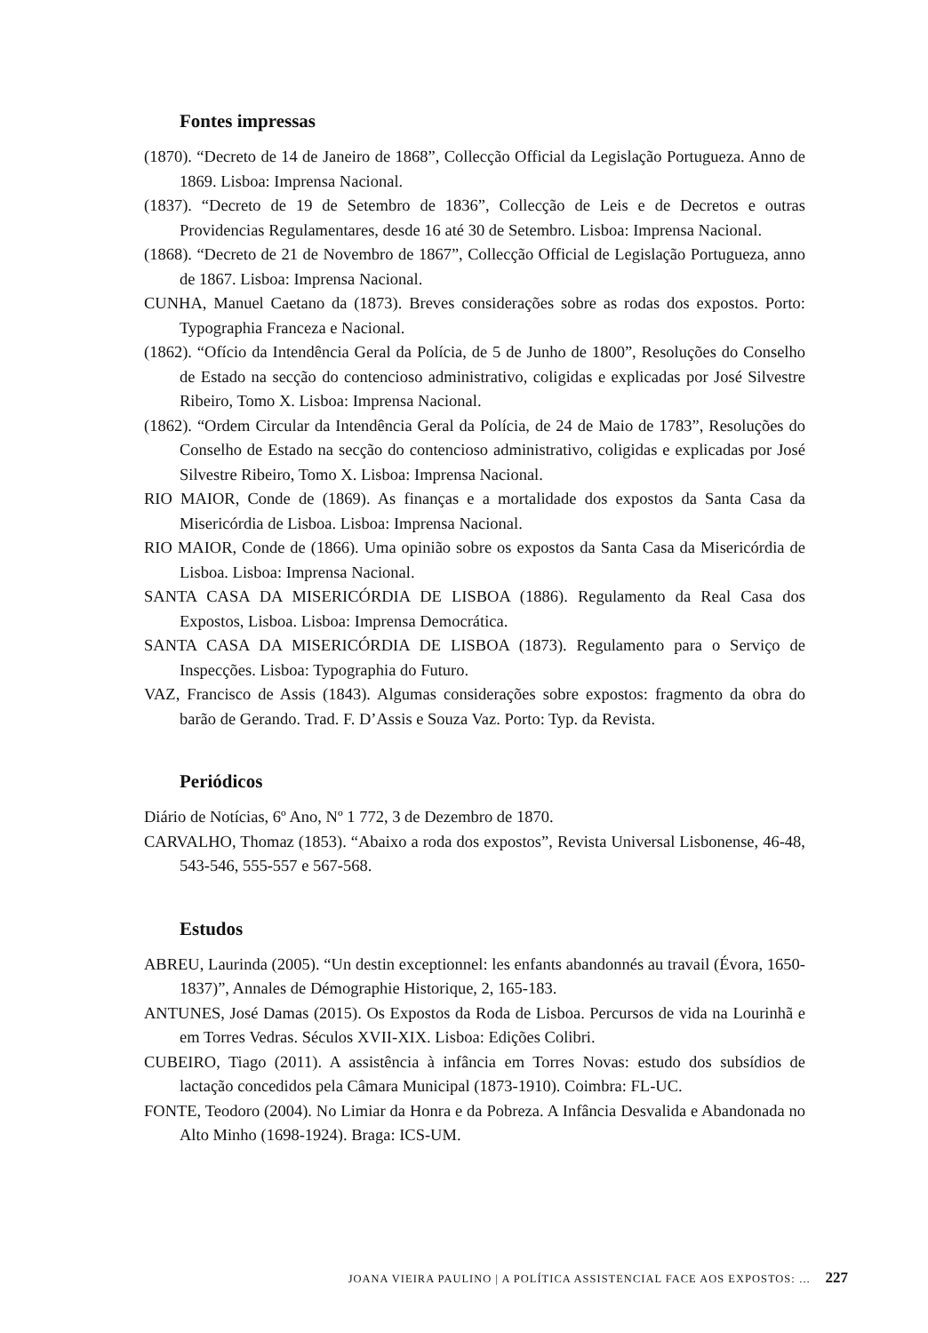Fontes impressas
(1870). “Decreto de 14 de Janeiro de 1868”, Collecção Official da Legislação Portugueza. Anno de 1869. Lisboa: Imprensa Nacional.
(1837). “Decreto de 19 de Setembro de 1836”, Collecção de Leis e de Decretos e outras Providencias Regulamentares, desde 16 até 30 de Setembro. Lisboa: Imprensa Nacional.
(1868). “Decreto de 21 de Novembro de 1867”, Collecção Official de Legislação Portugueza, anno de 1867. Lisboa: Imprensa Nacional.
CUNHA, Manuel Caetano da (1873). Breves considerações sobre as rodas dos expostos. Porto: Typographia Franceza e Nacional.
(1862). “Ofício da Intendência Geral da Polícia, de 5 de Junho de 1800”, Resoluções do Conselho de Estado na secção do contencioso administrativo, coligidas e explicadas por José Silvestre Ribeiro, Tomo X. Lisboa: Imprensa Nacional.
(1862). “Ordem Circular da Intendência Geral da Polícia, de 24 de Maio de 1783”, Resoluções do Conselho de Estado na secção do contencioso administrativo, coligidas e explicadas por José Silvestre Ribeiro, Tomo X. Lisboa: Imprensa Nacional.
RIO MAIOR, Conde de (1869). As finanças e a mortalidade dos expostos da Santa Casa da Misericórdia de Lisboa. Lisboa: Imprensa Nacional.
RIO MAIOR, Conde de (1866). Uma opinião sobre os expostos da Santa Casa da Misericórdia de Lisboa. Lisboa: Imprensa Nacional.
SANTA CASA DA MISERICÓRDIA DE LISBOA (1886). Regulamento da Real Casa dos Expostos, Lisboa. Lisboa: Imprensa Democrática.
SANTA CASA DA MISERICÓRDIA DE LISBOA (1873). Regulamento para o Serviço de Inspecções. Lisboa: Typographia do Futuro.
VAZ, Francisco de Assis (1843). Algumas considerações sobre expostos: fragmento da obra do barão de Gerando. Trad. F. D’Assis e Souza Vaz. Porto: Typ. da Revista.
Periódicos
Diário de Notícias, 6º Ano, Nº 1 772, 3 de Dezembro de 1870.
CARVALHO, Thomaz (1853). “Abaixo a roda dos expostos”, Revista Universal Lisbonense, 46-48, 543-546, 555-557 e 567-568.
Estudos
ABREU, Laurinda (2005). “Un destin exceptionnel: les enfants abandonnés au travail (Évora, 1650- 1837)”, Annales de Démographie Historique, 2, 165-183.
ANTUNES, José Damas (2015). Os Expostos da Roda de Lisboa. Percursos de vida na Lourinhã e em Torres Vedras. Séculos XVII-XIX. Lisboa: Edições Colibri.
CUBEIRO, Tiago (2011). A assistência à infância em Torres Novas: estudo dos subsídios de lactação concedidos pela Câmara Municipal (1873-1910). Coimbra: FL-UC.
FONTE, Teodoro (2004). No Limiar da Honra e da Pobreza. A Infância Desvalida e Abandonada no Alto Minho (1698-1924). Braga: ICS-UM.
JOANA VIEIRA PAULINO | A POLÍTICA ASSISTENCIAL FACE AOS EXPOSTOS: … 227